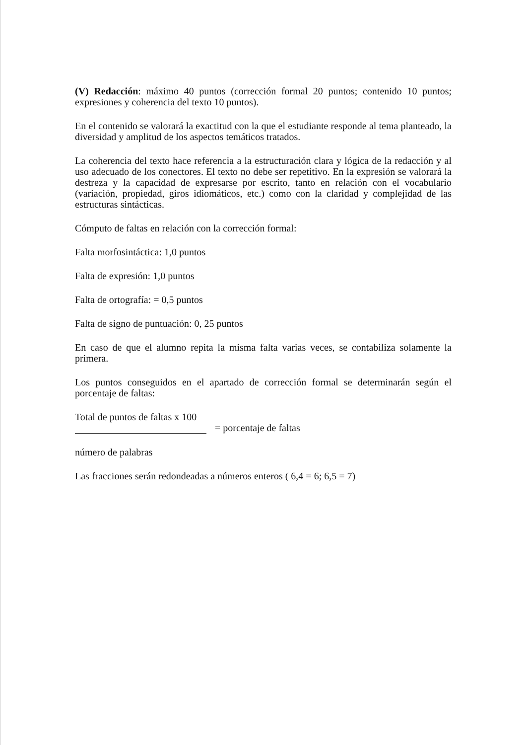(V) Redacción: máximo 40 puntos (corrección formal 20 puntos; contenido 10 puntos; expresiones y coherencia del texto 10 puntos).
En el contenido se valorará la exactitud con la que el estudiante responde al tema planteado, la diversidad y amplitud de los aspectos temáticos tratados.
La coherencia del texto hace referencia a la estructuración clara y lógica de la redacción y al uso adecuado de los conectores. El texto no debe ser repetitivo. En la expresión se valorará la destreza y la capacidad de expresarse por escrito, tanto en relación con el vocabulario (variación, propiedad, giros idiomáticos, etc.) como con la claridad y complejidad de las estructuras sintácticas.
Cómputo de faltas en relación con la corrección formal:
Falta morfosintáctica: 1,0 puntos
Falta de expresión: 1,0 puntos
Falta de ortografía: = 0,5 puntos
Falta de signo de puntuación: 0, 25 puntos
En caso de que el alumno repita la misma falta varias veces, se contabiliza solamente la primera.
Los puntos conseguidos en el apartado de corrección formal se determinarán según el porcentaje de faltas:
Total de puntos de faltas x 100
= porcentaje de faltas
número de palabras
Las fracciones serán redondeadas a números enteros ( 6,4 = 6; 6,5 = 7)